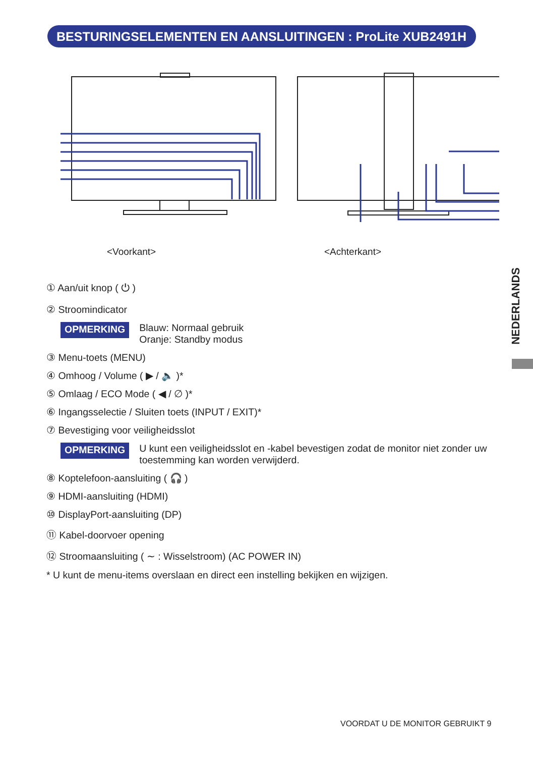BESTURINGSELEMENTEN EN AANSLUITINGEN : ProLite XUB2491H
<Voorkant> <Achterkant>
① Aan/uit knop ( ⏻ )
② Stroomindicator
OPMERKING Blauw: Normaal gebruik
Oranje: Standby modus
③ Menu-toets (MENU)
④ Omhoog / Volume ( ▶ / 🔈 )*
⑤ Omlaag / ECO Mode ( ◀ / ∅ )*
⑥ Ingangsselectie / Sluiten toets (INPUT / EXIT)*
⑦ Bevestiging voor veiligheidsslot
OPMERKING U kunt een veiligheidsslot en -kabel bevestigen zodat de monitor niet zonder uw toestemming kan worden verwijderd.
⑧ Koptelefoon-aansluiting ( 🎧 )
⑨ HDMI-aansluiting (HDMI)
⑩ DisplayPort-aansluiting (DP)
⑪ Kabel-doorvoer opening
⑫ Stroomaansluiting ( ∼ : Wisselstroom) (AC POWER IN)
* U kunt de menu-items overslaan en direct een instelling bekijken en wijzigen.
NEDERLANDS
VOORDAT U DE MONITOR GEBRUIKT 9